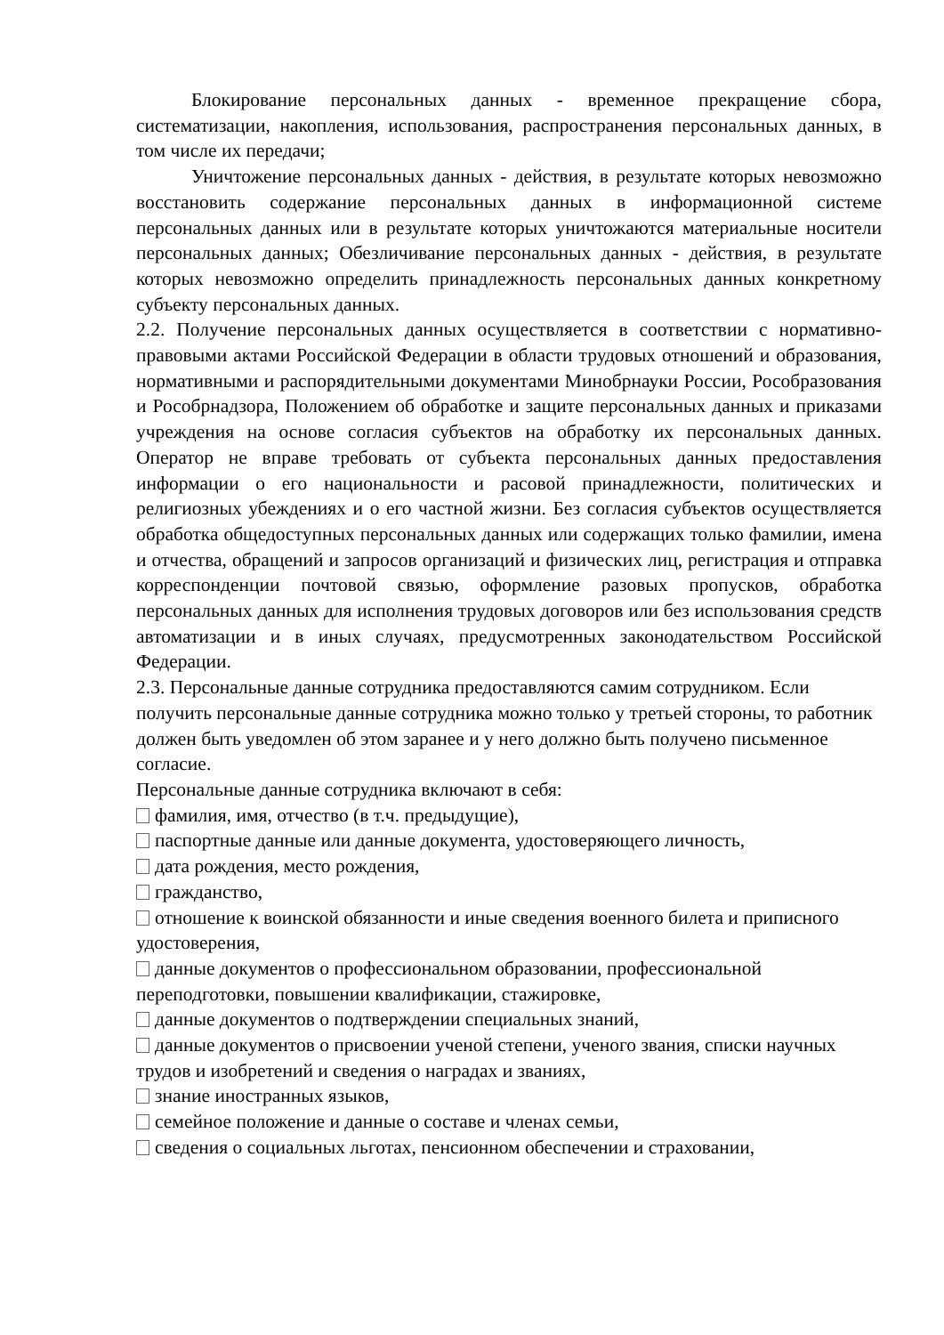Блокирование персональных данных - временное прекращение сбора, систематизации, накопления, использования, распространения персональных данных, в том числе их передачи;
Уничтожение персональных данных - действия, в результате которых невозможно восстановить содержание персональных данных в информационной системе персональных данных или в результате которых уничтожаются материальные носители персональных данных; Обезличивание персональных данных - действия, в результате которых невозможно определить принадлежность персональных данных конкретному субъекту персональных данных.
2.2. Получение персональных данных осуществляется в соответствии с нормативно-правовыми актами Российской Федерации в области трудовых отношений и образования, нормативными и распорядительными документами Минобрнауки России, Рособразования и Рособрнадзора, Положением об обработке и защите персональных данных и приказами учреждения на основе согласия субъектов на обработку их персональных данных. Оператор не вправе требовать от субъекта персональных данных предоставления информации о его национальности и расовой принадлежности, политических и религиозных убеждениях и о его частной жизни. Без согласия субъектов осуществляется обработка общедоступных персональных данных или содержащих только фамилии, имена и отчества, обращений и запросов организаций и физических лиц, регистрация и отправка корреспонденции почтовой связью, оформление разовых пропусков, обработка персональных данных для исполнения трудовых договоров или без использования средств автоматизации и в иных случаях, предусмотренных законодательством Российской Федерации.
2.3. Персональные данные сотрудника предоставляются самим сотрудником. Если получить персональные данные сотрудника можно только у третьей стороны, то работник должен быть уведомлен об этом заранее и у него должно быть получено письменное согласие.
Персональные данные сотрудника включают в себя:
фамилия, имя, отчество (в т.ч. предыдущие),
паспортные данные или данные документа, удостоверяющего личность,
дата рождения, место рождения,
гражданство,
отношение к воинской обязанности и иные сведения военного билета и приписного удостоверения,
данные документов о профессиональном образовании, профессиональной переподготовки, повышении квалификации, стажировке,
данные документов о подтверждении специальных знаний,
данные документов о присвоении ученой степени, ученого звания, списки научных трудов и изобретений и сведения о наградах и званиях,
знание иностранных языков,
семейное положение и данные о составе и членах семьи,
сведения о социальных льготах, пенсионном обеспечении и страховании,